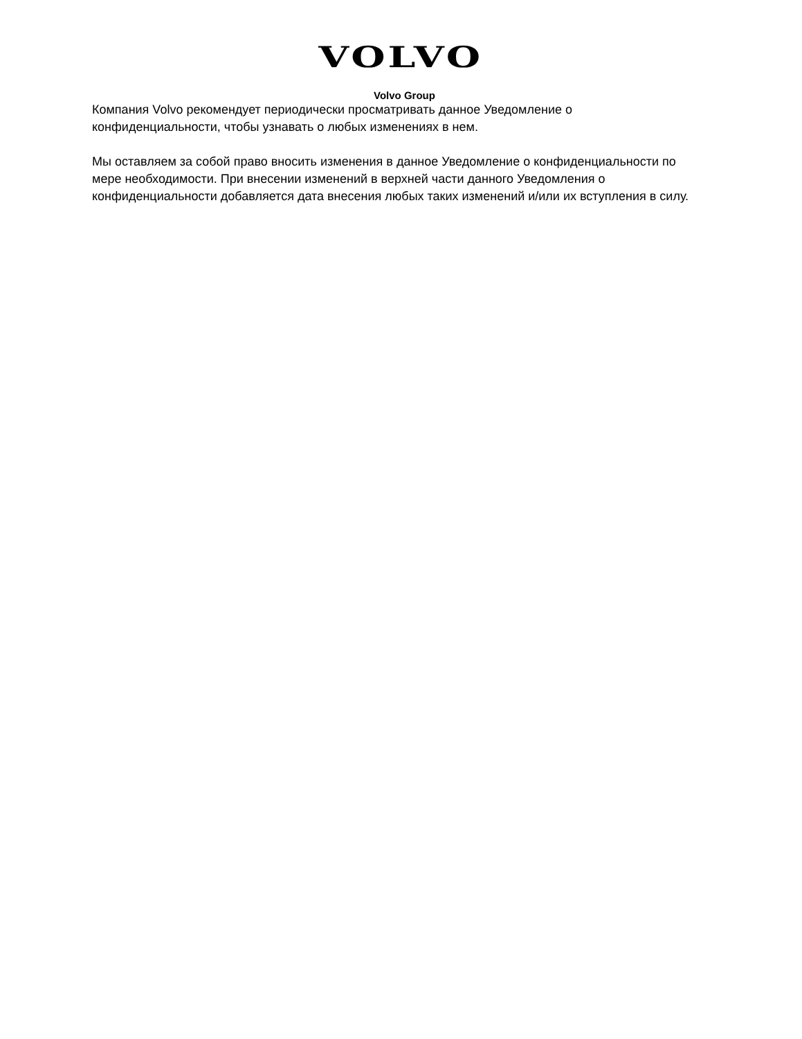VOLVO
Volvo Group
Компания Volvo рекомендует периодически просматривать данное Уведомление о конфиденциальности, чтобы узнавать о любых изменениях в нем.
Мы оставляем за собой право вносить изменения в данное Уведомление о конфиденциальности по мере необходимости. При внесении изменений в верхней части данного Уведомления о конфиденциальности добавляется дата внесения любых таких изменений и/или их вступления в силу.